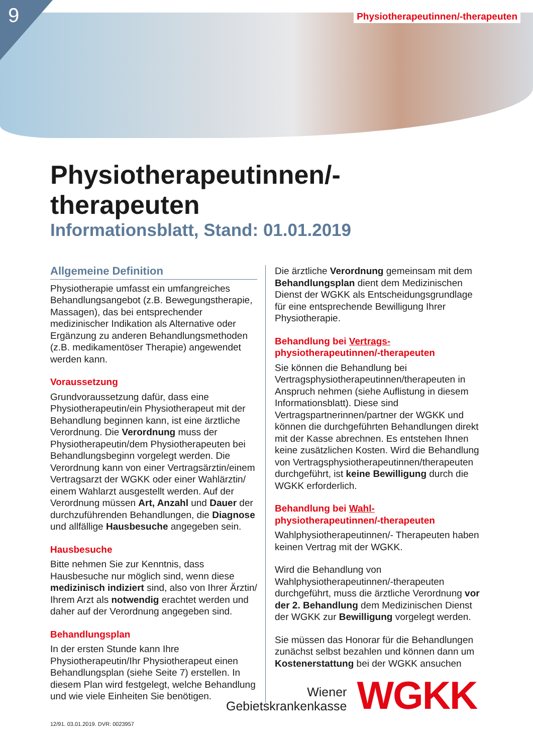9
Physiotherapeutinnen/-therapeuten
Physiotherapeutinnen/-therapeuten
Informationsblatt, Stand: 01.01.2019
Allgemeine Definition
Physiotherapie umfasst ein umfangreiches Behandlungsangebot (z.B. Bewegungstherapie, Massagen), das bei entsprechender medizinischer Indikation als Alternative oder Ergänzung zu anderen Behandlungsmethoden (z.B. medikamentöser Therapie) angewendet werden kann.
Voraussetzung
Grundvoraussetzung dafür, dass eine Physiotherapeutin/ein Physiotherapeut mit der Behandlung beginnen kann, ist eine ärztliche Verordnung. Die Verordnung muss der Physiotherapeutin/dem Physiotherapeuten bei Behandlungsbeginn vorgelegt werden. Die Verordnung kann von einer Vertragsärztin/einem Vertragsarzt der WGKK oder einer Wahlärztin/ einem Wahlarzt ausgestellt werden. Auf der Verordnung müssen Art, Anzahl und Dauer der durchzuführenden Behandlungen, die Diagnose und allfällige Hausbesuche angegeben sein.
Hausbesuche
Bitte nehmen Sie zur Kenntnis, dass Hausbesuche nur möglich sind, wenn diese medizinisch indiziert sind, also von Ihrer Ärztin/ Ihrem Arzt als notwendig erachtet werden und daher auf der Verordnung angegeben sind.
Behandlungsplan
In der ersten Stunde kann Ihre Physiotherapeutin/Ihr Physiotherapeut einen Behandlungsplan (siehe Seite 7) erstellen. In diesem Plan wird festgelegt, welche Behandlung und wie viele Einheiten Sie benötigen.
Die ärztliche Verordnung gemeinsam mit dem Behandlungsplan dient dem Medizinischen Dienst der WGKK als Entscheidungsgrundlage für eine entsprechende Bewilligung Ihrer Physiotherapie.
Behandlung bei Vertrags- physiotherapeutinnen/-therapeuten
Sie können die Behandlung bei Vertragsphysiotherapeutinnen/therapeuten in Anspruch nehmen (siehe Auflistung in diesem Informationsblatt). Diese sind Vertragspartnerinnen/partner der WGKK und können die durchgeführten Behandlungen direkt mit der Kasse abrechnen. Es entstehen Ihnen keine zusätzlichen Kosten. Wird die Behandlung von Vertragsphysiotherapeutinnen/therapeuten durchgeführt, ist keine Bewilligung durch die WGKK erforderlich.
Behandlung bei Wahl- physiotherapeutinnen/-therapeuten
Wahlphysiotherapeutinnen/- Therapeuten haben keinen Vertrag mit der WGKK.
Wird die Behandlung von Wahlphysiotherapeutinnen/-therapeuten durchgeführt, muss die ärztliche Verordnung vor der 2. Behandlung dem Medizinischen Dienst der WGKK zur Bewilligung vorgelegt werden.
Sie müssen das Honorar für die Behandlungen zunächst selbst bezahlen und können dann um Kostenerstattung bei der WGKK ansuchen
Wiener
Gebietskrankenkasse
WGKK
12/91. 03.01.2019. DVR: 0023957